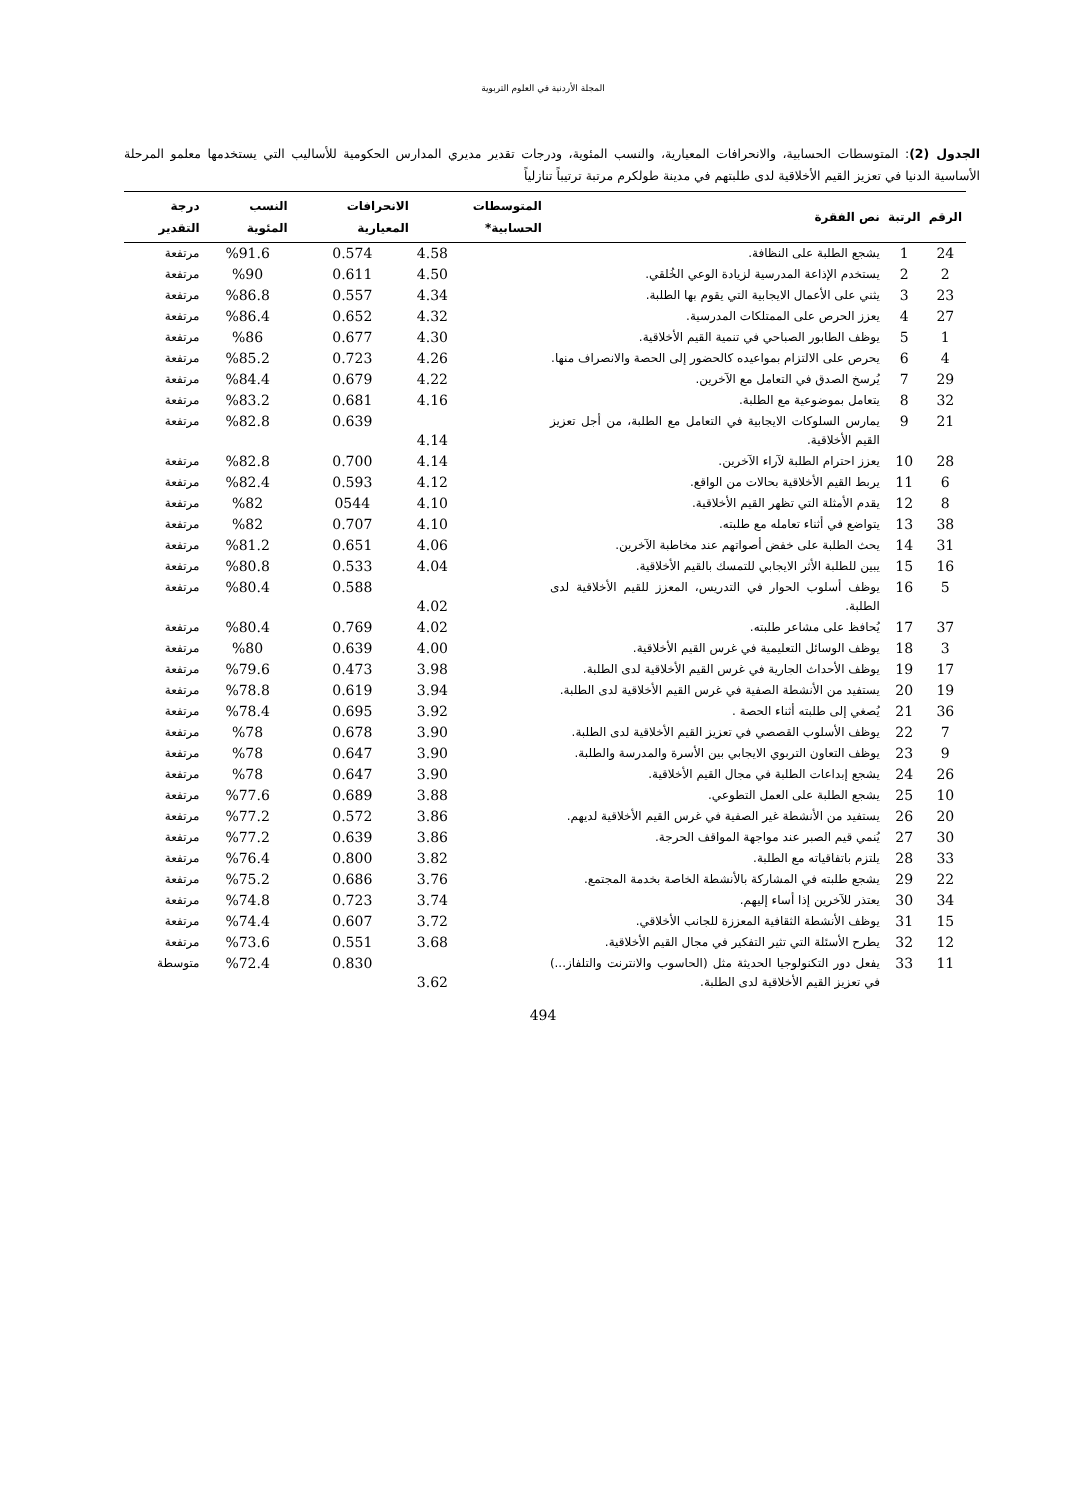المجلة الأردنية في العلوم التربوية
الجدول (2): المتوسطات الحسابية، والانحرافات المعيارية، والنسب المئوية، ودرجات تقدير مديري المدارس الحكومية للأساليب التي يستخدمها معلمو المرحلة الأساسية الدنيا في تعزيز القيم الأخلاقية لدى طلبتهم في مدينة طولكرم مرتبة ترتيباً تنازلياً
| الرقم | الرتبة | نص الفقرة | المتوسطات الحسابية* | الانحرافات المعيارية | النسب المئوية | درجة التقدير |
| --- | --- | --- | --- | --- | --- | --- |
| 24 | 1 | يشجع الطلبة على النظافة. | 4.58 | 0.574 | %91.6 | مرتفعة |
| 2 | 2 | يستخدم الإذاعة المدرسية لزيادة الوعي الخُلقي. | 4.50 | 0.611 | %90 | مرتفعة |
| 23 | 3 | يثني على الأعمال الايجابية التي يقوم بها الطلبة. | 4.34 | 0.557 | %86.8 | مرتفعة |
| 27 | 4 | يعزز الحرص على الممتلكات المدرسية. | 4.32 | 0.652 | %86.4 | مرتفعة |
| 1 | 5 | يوظف الطابور الصباحي في تنمية القيم الأخلاقية. | 4.30 | 0.677 | %86 | مرتفعة |
| 4 | 6 | يحرص على الالتزام بمواعيده كالحضور إلى الحصة والانصراف منها. | 4.26 | 0.723 | %85.2 | مرتفعة |
| 29 | 7 | يُرسخ الصدق في التعامل مع الآخرين. | 4.22 | 0.679 | %84.4 | مرتفعة |
| 32 | 8 | يتعامل بموضوعية مع الطلبة. | 4.16 | 0.681 | %83.2 | مرتفعة |
| 21 | 9 | يمارس السلوكات الايجابية في التعامل مع الطلبة، من أجل تعزيز القيم الأخلاقية. | 4.14 | 0.639 | %82.8 | مرتفعة |
| 28 | 10 | يعزز احترام الطلبة لآراء الآخرين. | 4.14 | 0.700 | %82.8 | مرتفعة |
| 6 | 11 | يربط القيم الأخلاقية بحالات من الواقع. | 4.12 | 0.593 | %82.4 | مرتفعة |
| 8 | 12 | يقدم الأمثلة التي تظهر القيم الأخلاقية. | 4.10 | 0544 | %82 | مرتفعة |
| 38 | 13 | يتواضع في أثناء تعامله مع طلبته. | 4.10 | 0.707 | %82 | مرتفعة |
| 31 | 14 | يحث الطلبة على خفض أصواتهم عند مخاطبة الآخرين. | 4.06 | 0.651 | %81.2 | مرتفعة |
| 16 | 15 | يبين للطلبة الأثر الايجابي للتمسك بالقيم الأخلاقية. | 4.04 | 0.533 | %80.8 | مرتفعة |
| 5 | 16 | يوظف أسلوب الحوار في التدريس، المعزز للقيم الأخلاقية لدى الطلبة. | 4.02 | 0.588 | %80.4 | مرتفعة |
| 37 | 17 | يُحافظ على مشاعر طلبته. | 4.02 | 0.769 | %80.4 | مرتفعة |
| 3 | 18 | يوظف الوسائل التعليمية في غرس القيم الأخلاقية. | 4.00 | 0.639 | %80 | مرتفعة |
| 17 | 19 | يوظف الأحداث الجارية في غرس القيم الأخلاقية لدى الطلبة. | 3.98 | 0.473 | %79.6 | مرتفعة |
| 19 | 20 | يستفيد من الأنشطة الصفية في غرس القيم الأخلاقية لدى الطلبة. | 3.94 | 0.619 | %78.8 | مرتفعة |
| 36 | 21 | يُصغي إلى طلبته أثناء الحصة . | 3.92 | 0.695 | %78.4 | مرتفعة |
| 7 | 22 | يوظف الأسلوب القصصي في تعزيز القيم الأخلاقية لدى الطلبة. | 3.90 | 0.678 | %78 | مرتفعة |
| 9 | 23 | يوظف التعاون التربوي الايجابي بين الأسرة والمدرسة والطلبة. | 3.90 | 0.647 | %78 | مرتفعة |
| 26 | 24 | يشجع إبداعات الطلبة في مجال القيم الأخلاقية. | 3.90 | 0.647 | %78 | مرتفعة |
| 10 | 25 | يشجع الطلبة على العمل التطوعي. | 3.88 | 0.689 | %77.6 | مرتفعة |
| 20 | 26 | يستفيد من الأنشطة غير الصفية في غرس القيم الأخلاقية لديهم. | 3.86 | 0.572 | %77.2 | مرتفعة |
| 30 | 27 | يُنمي قيم الصبر عند مواجهة المواقف الحرجة. | 3.86 | 0.639 | %77.2 | مرتفعة |
| 33 | 28 | يلتزم باتفاقياته مع الطلبة. | 3.82 | 0.800 | %76.4 | مرتفعة |
| 22 | 29 | يشجع طلبته في المشاركة بالأنشطة الخاصة بخدمة المجتمع. | 3.76 | 0.686 | %75.2 | مرتفعة |
| 34 | 30 | يعتذر للآخرين إذا أساء إليهم. | 3.74 | 0.723 | %74.8 | مرتفعة |
| 15 | 31 | يوظف الأنشطة الثقافية المعززة للجانب الأخلاقي. | 3.72 | 0.607 | %74.4 | مرتفعة |
| 12 | 32 | يطرح الأسئلة التي تثير التفكير في مجال القيم الأخلاقية. | 3.68 | 0.551 | %73.6 | مرتفعة |
| 11 | 33 | يفعل دور التكنولوجيا الحديثة مثل (الحاسوب والانترنت والتلفاز...) في تعزيز القيم الأخلاقية لدى الطلبة. | 3.62 | 0.830 | %72.4 | متوسطة |
494